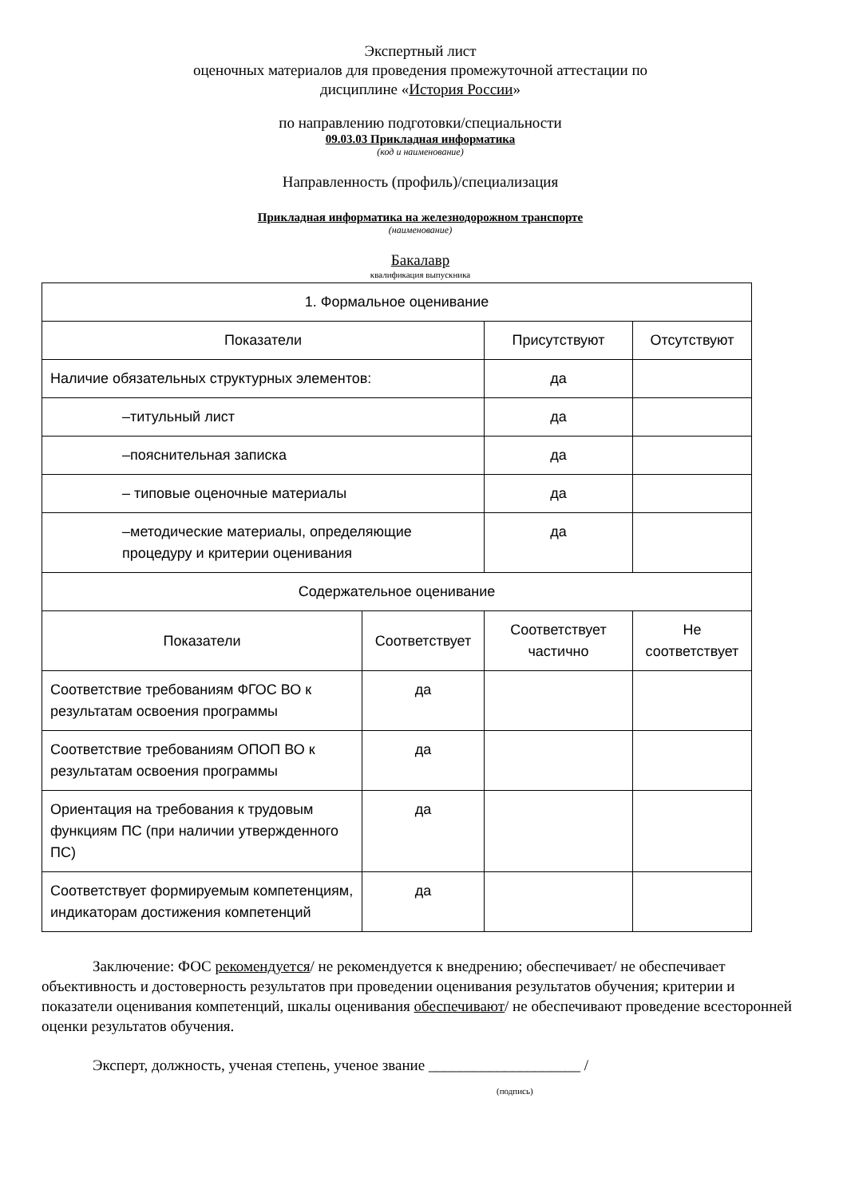Экспертный лист
оценочных материалов для проведения промежуточной аттестации по
дисциплине «История России»
по направлению подготовки/специальности
09.03.03 Прикладная информатика
(код и наименование)
Направленность (профиль)/специализация
Прикладная информатика на железнодорожном транспорте
(наименование)
Бакалавр
квалификация выпускника
| 1. Формальное оценивание | | | |
| Показатели | | Присутствуют | Отсутствуют |
| Наличие обязательных структурных элементов: | | да | |
| –титульный лист | | да | |
| –пояснительная записка | | да | |
| – типовые оценочные материалы | | да | |
| –методические материалы, определяющие процедуру и критерии оценивания | | да | |
| Содержательное оценивание | | | |
| Показатели | Соответствует | Соответствует частично | Не соответствует |
| Соответствие требованиям ФГОС ВО к результатам освоения программы | да | | |
| Соответствие требованиям ОПОП ВО к результатам освоения программы | да | | |
| Ориентация на требования к трудовым функциям ПС (при наличии утвержденного ПС) | да | | |
| Соответствует формируемым компетенциям, индикаторам достижения компетенций | да | | |
Заключение: ФОС рекомендуется/ не рекомендуется к внедрению; обеспечивает/ не обеспечивает объективность и достоверность результатов при проведении оценивания результатов обучения; критерии и показатели оценивания компетенций, шкалы оценивания обеспечивают/ не обеспечивают проведение всесторонней оценки результатов обучения.
Эксперт, должность, ученая степень, ученое звание ____________________ /
(подпись)